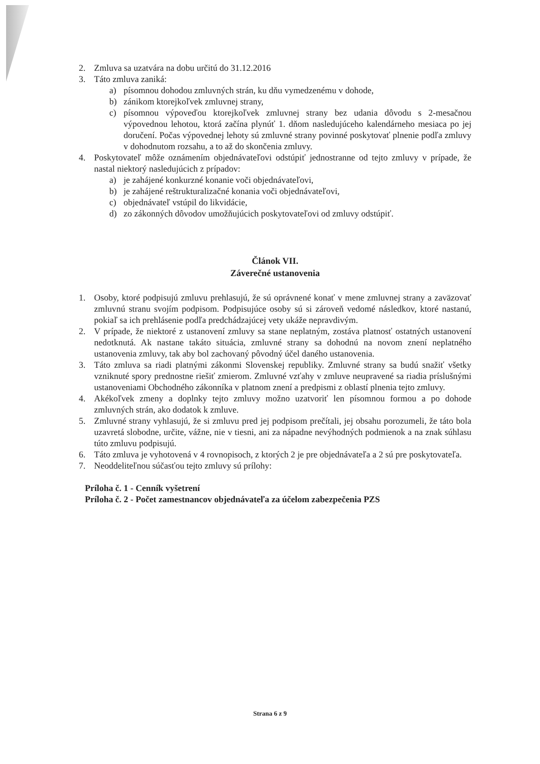2. Zmluva sa uzatvára na dobu určitú do 31.12.2016
3. Táto zmluva zaniká:
a) písomnou dohodou zmluvných strán, ku dňu vymedzenému v dohode,
b) zánikom ktorejkoľvek zmluvnej strany,
c) písomnou výpoveďou ktorejkoľvek zmluvnej strany bez udania dôvodu s 2-mesačnou výpovednou lehotou, ktorá začína plynúť 1. dňom nasledujúceho kalendárneho mesiaca po jej doručení. Počas výpovednej lehoty sú zmluvné strany povinné poskytovať plnenie podľa zmluvy v dohodnutom rozsahu, a to až do skončenia zmluvy.
4. Poskytovateľ môže oznámením objednávateľovi odstúpiť jednostranne od tejto zmluvy v prípade, že nastal niektorý nasledujúcich z prípadov:
a) je zahájené konkurzné konanie voči objednávateľovi,
b) je zahájené reštrukturalizačné konania voči objednávateľovi,
c) objednávateľ vstúpil do likvidácie,
d) zo zákonných dôvodov umožňujúcich poskytovateľovi od zmluvy odstúpiť.
Článok VII.
Záverečné ustanovenia
1. Osoby, ktoré podpisujú zmluvu prehlasujú, že sú oprávnené konať v mene zmluvnej strany a zaväzovať zmluvnú stranu svojím podpisom. Podpisujúce osoby sú si zároveň vedomé následkov, ktoré nastanú, pokiaľ sa ich prehlásenie podľa predchádzajúcej vety ukáže nepravdivým.
2. V prípade, že niektoré z ustanovení zmluvy sa stane neplatným, zostáva platnosť ostatných ustanovení nedotknutá. Ak nastane takáto situácia, zmluvné strany sa dohodnú na novom znení neplatného ustanovenia zmluvy, tak aby bol zachovaný pôvodný účel daného ustanovenia.
3. Táto zmluva sa riadi platnými zákonmi Slovenskej republiky. Zmluvné strany sa budú snažiť všetky vzniknuté spory prednostne riešiť zmierom. Zmluvné vzťahy v zmluve neupravené sa riadia príslušnými ustanoveniami Obchodného zákonníka v platnom znení a predpismi z oblastí plnenia tejto zmluvy.
4. Akékoľvek zmeny a doplnky tejto zmluvy možno uzatvoriť len písomnou formou a po dohode zmluvných strán, ako dodatok k zmluve.
5. Zmluvné strany vyhlasujú, že si zmluvu pred jej podpisom prečítali, jej obsahu porozumeli, že táto bola uzavretá slobodne, určite, vážne, nie v tiesni, ani za nápadne nevýhodných podmienok a na znak súhlasu túto zmluvu podpisujú.
6. Táto zmluva je vyhotovená v 4 rovnopisoch, z ktorých 2 je pre objednávateľa a 2 sú pre poskytovateľa.
7. Neoddeliteľnou súčasťou tejto zmluvy sú prílohy:
Príloha č. 1 - Cenník vyšetrení
Príloha č. 2 - Počet zamestnancov objednávateľa za účelom zabezpečenia PZS
Strana 6 z 9